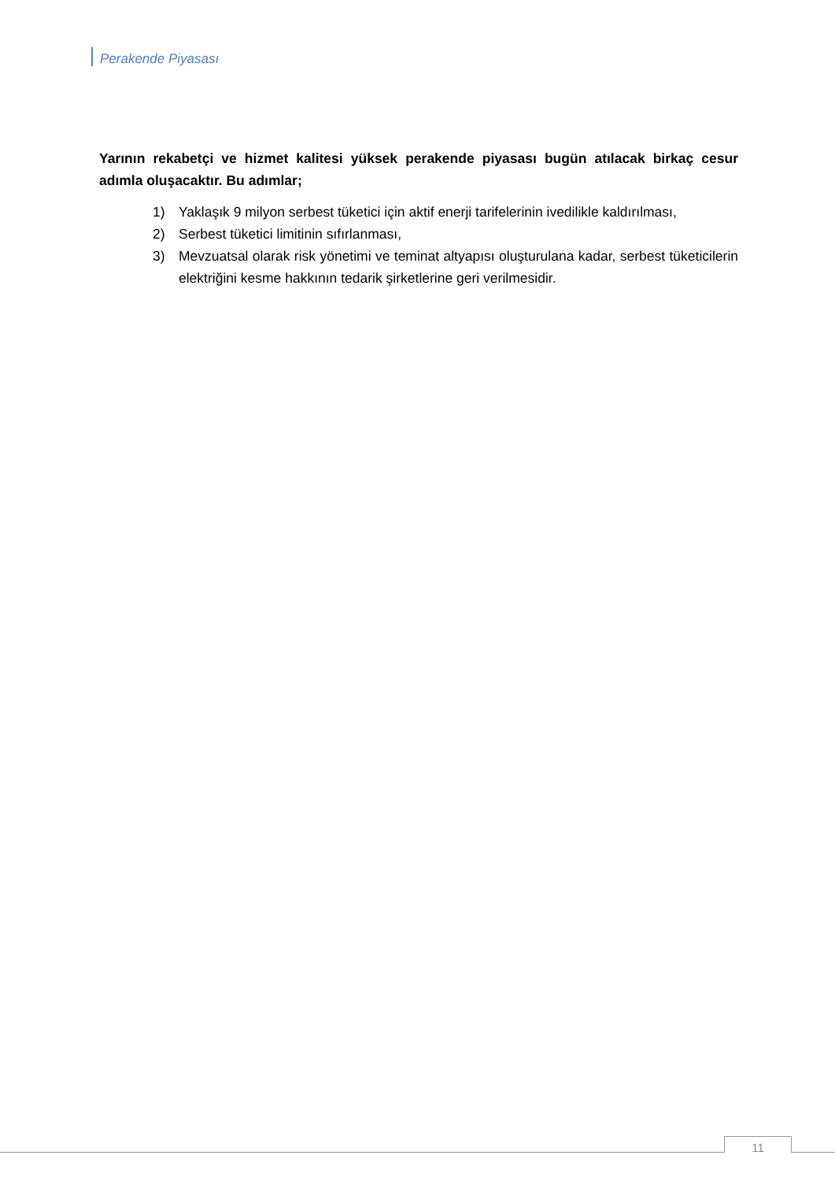Perakende Piyasası
Yarının rekabetçi ve hizmet kalitesi yüksek perakende piyasası bugün atılacak birkaç cesur adımla oluşacaktır. Bu adımlar;
1) Yaklaşık 9 milyon serbest tüketici için aktif enerji tarifelerinin ivedilikle kaldırılması,
2) Serbest tüketici limitinin sıfırlanması,
3) Mevzuatsal olarak risk yönetimi ve teminat altyapısı oluşturulana kadar, serbest tüketicilerin elektriğini kesme hakkının tedarik şirketlerine geri verilmesidir.
11